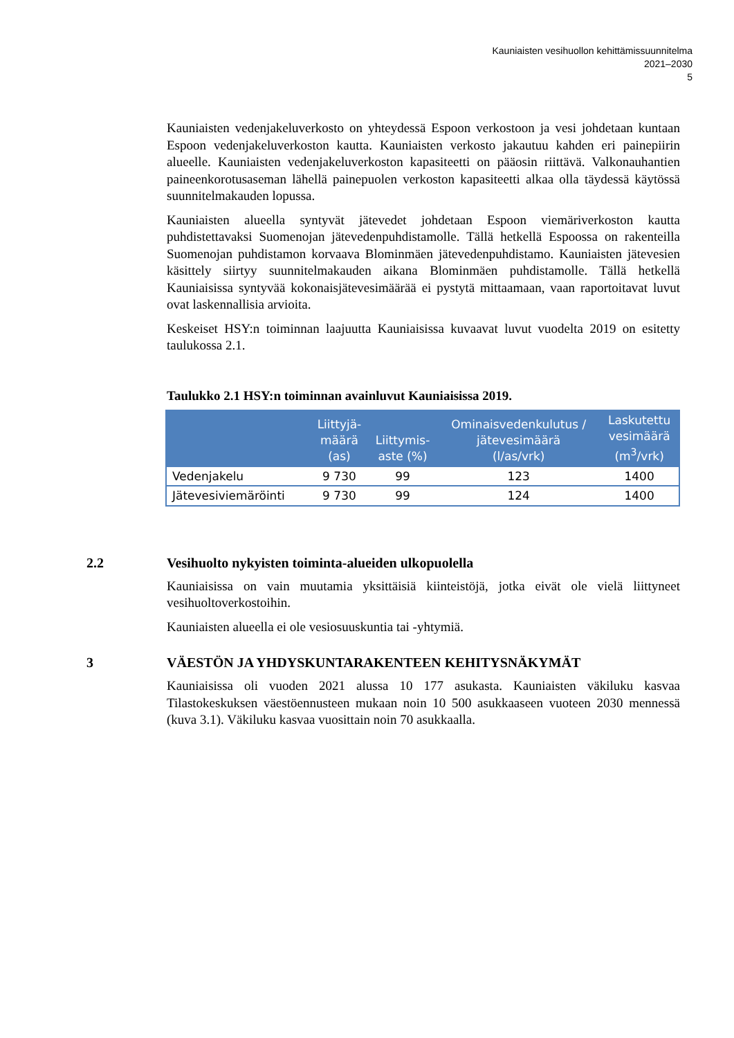Kauniaisten vesihuollon kehittämissuunnitelma
2021–2030
5
Kauniaisten vedenjakeluverkosto on yhteydessä Espoon verkostoon ja vesi johdetaan kuntaan Espoon vedenjakeluverkoston kautta. Kauniaisten verkosto jakautuu kahden eri painepiirin alueelle. Kauniaisten vedenjakeluverkoston kapasiteetti on pääosin riittävä. Valkonauhantien paineenkorotusaseman lähellä painepuolen verkoston kapasiteetti alkaa olla täydessä käytössä suunnitelmakauden lopussa.
Kauniaisten alueella syntyvät jätevedet johdetaan Espoon viemäriverkoston kautta puhdistettavaksi Suomenojan jätevedenpuhdistamolle. Tällä hetkellä Espoossa on rakenteilla Suomenojan puhdistamon korvaava Blominmäen jätevedenpuhdistamo. Kauniaisten jätevesien käsittely siirtyy suunnitelmakauden aikana Blominmäen puhdistamolle. Tällä hetkellä Kauniaisissa syntyvää kokonaisjätevesimäärää ei pystytä mittaamaan, vaan raportoitavat luvut ovat laskennallisia arvioita.
Keskeiset HSY:n toiminnan laajuutta Kauniaisissa kuvaavat luvut vuodelta 2019 on esitetty taulukossa 2.1.
Taulukko 2.1 HSY:n toiminnan avainluvut Kauniaisissa 2019.
| | Liittyjä- määrä (as) | Liittymis- aste (%) | Ominaisvedenkulutus / jätevesimäärä (l/as/vrk) | Laskutettu vesimäärä (m<sup>3</sup>/vrk) |
| --- | --- | --- | --- | --- |
| Vedenjakelu | 9 730 | 99 | 123 | 1400 |
| Jätevesiviemäröinti | 9 730 | 99 | 124 | 1400 |
2.2 Vesihuolto nykyisten toiminta-alueiden ulkopuolella
Kauniaisissa on vain muutamia yksittäisiä kiinteistöjä, jotka eivät ole vielä liittyneet vesihuoltoverkostoihin.
Kauniaisten alueella ei ole vesiosuuskuntia tai -yhtymiä.
3 VÄESTÖN JA YHDYSKUNTARAKENTEEN KEHITYSNÄKYMÄT
Kauniaisissa oli vuoden 2021 alussa 10 177 asukasta. Kauniaisten väkiluku kasvaa Tilastokeskuksen väestöennusteen mukaan noin 10 500 asukkaaseen vuoteen 2030 mennessä (kuva 3.1). Väkiluku kasvaa vuosittain noin 70 asukkaalla.